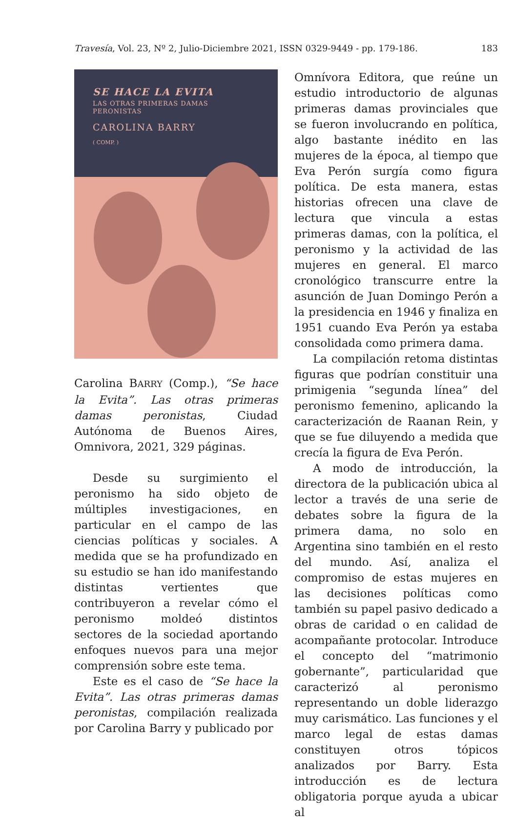Travesía, Vol. 23, Nº 2, Julio-Diciembre 2021, ISSN 0329-9449 - pp. 179-186. 183
SE HACE LA EVITA
LAS OTRAS PRIMERAS DAMAS
PERONISTAS
CAROLINA BARRY
( COMP. )
Carolina BARRY (Comp.), “Se hace la Evita”. Las otras primeras damas peronistas, Ciudad Autónoma de Buenos Aires, Omnivora, 2021, 329 páginas.
Desde su surgimiento el peronismo ha sido objeto de múltiples investigaciones, en particular en el campo de las ciencias políticas y sociales. A medida que se ha profundizado en su estudio se han ido manifestando distintas vertientes que contribuyeron a revelar cómo el peronismo moldeó distintos sectores de la sociedad aportando enfoques nuevos para una mejor comprensión sobre este tema.
Este es el caso de “Se hace la Evita”. Las otras primeras damas peronistas, compilación realizada por Carolina Barry y publicado por
Omnívora Editora, que reúne un estudio introductorio de algunas primeras damas provinciales que se fueron involucrando en política, algo bastante inédito en las mujeres de la época, al tiempo que Eva Perón surgía como figura política. De esta manera, estas historias ofrecen una clave de lectura que vincula a estas primeras damas, con la política, el peronismo y la actividad de las mujeres en general. El marco cronológico transcurre entre la asunción de Juan Domingo Perón a la presidencia en 1946 y finaliza en 1951 cuando Eva Perón ya estaba consolidada como primera dama.
La compilación retoma distintas figuras que podrían constituir una primigenia “segunda línea” del peronismo femenino, aplicando la caracterización de Raanan Rein, y que se fue diluyendo a medida que crecía la figura de Eva Perón.
A modo de introducción, la directora de la publicación ubica al lector a través de una serie de debates sobre la figura de la primera dama, no solo en Argentina sino también en el resto del mundo. Así, analiza el compromiso de estas mujeres en las decisiones políticas como también su papel pasivo dedicado a obras de caridad o en calidad de acompañante protocolar. Introduce el concepto del “matrimonio gobernante”, particularidad que caracterizó al peronismo representando un doble liderazgo muy carismático. Las funciones y el marco legal de estas damas constituyen otros tópicos analizados por Barry. Esta introducción es de lectura obligatoria porque ayuda a ubicar al